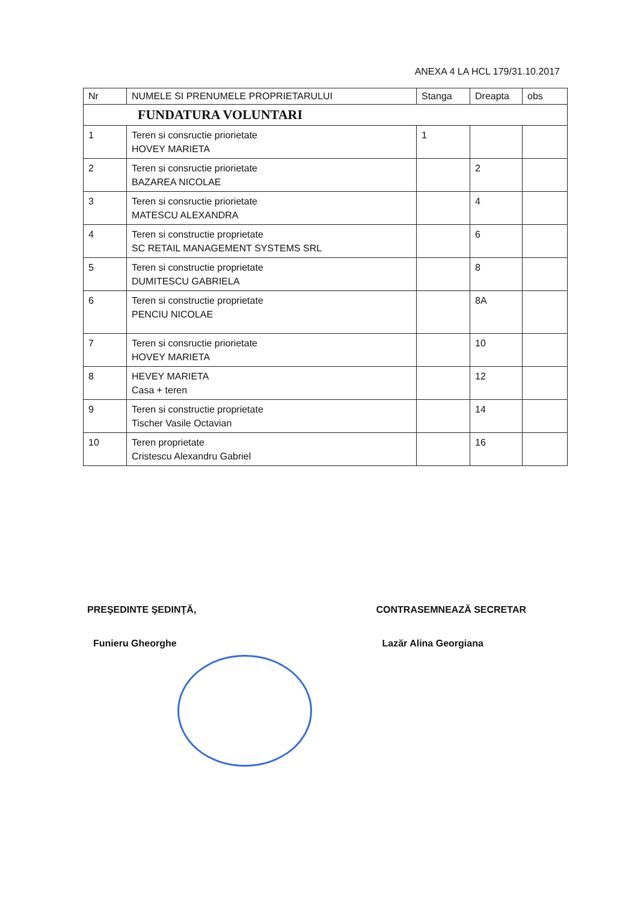ANEXA 4 LA HCL 179/31.10.2017
| Nr | NUMELE SI PRENUMELE PROPRIETARULUI | Stanga | Dreapta | obs |
| --- | --- | --- | --- | --- |
| FUNDATURA VOLUNTARI | | | | |
| 1 | Teren si consructie priorietate HOVEY MARIETA | 1 | | |
| 2 | Teren si consructie priorietate BAZAREA NICOLAE | | 2 | |
| 3 | Teren si consructie priorietate MATESCU ALEXANDRA | | 4 | |
| 4 | Teren si constructie proprietate SC RETAIL MANAGEMENT SYSTEMS SRL | | 6 | |
| 5 | Teren si constructie proprietate DUMITESCU GABRIELA | | 8 | |
| 6 | Teren si constructie proprietate PENCIU NICOLAE | | 8A | |
| 7 | Teren si consructie priorietate HOVEY MARIETA | | 10 | |
| 8 | HEVEY MARIETA Casa + teren | | 12 | |
| 9 | Teren si constructie proprietate Tischer Vasile Octavian | | 14 | |
| 10 | Teren proprietate Cristescu Alexandru Gabriel | | 16 | |
PREŞEDINTE ŞEDINŢĂ,
Funieru Gheorghe
CONTRASEMNEAZĂ SECRETAR
Lazăr Alina Georgiana